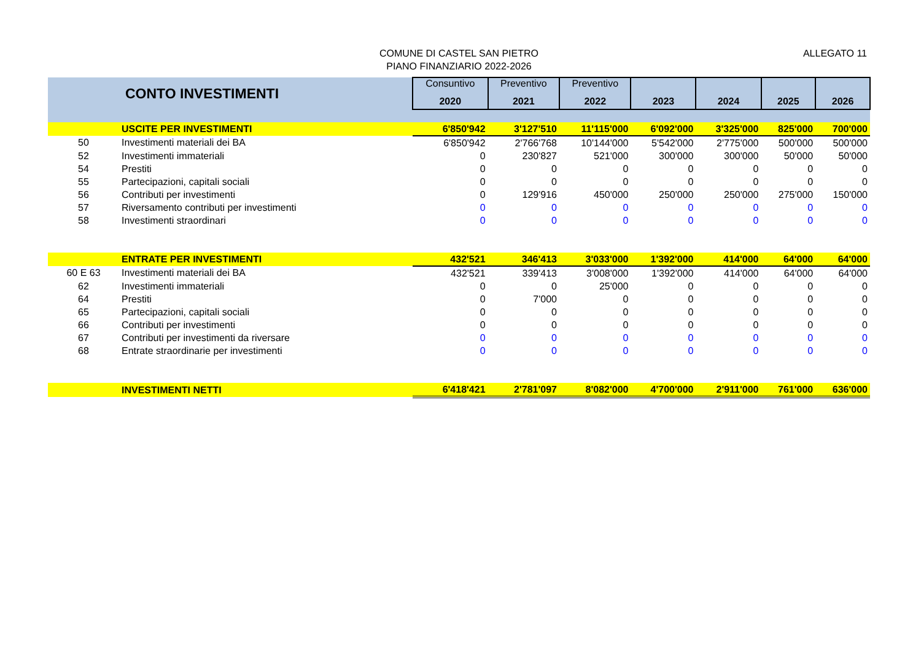COMUNE DI CASTEL SAN PIETRO
PIANO FINANZIARIO 2022-2026
ALLEGATO 11
| | CONTO INVESTIMENTI | Consuntivo | Preventivo | Preventivo | | | | |
| --- | --- | --- | --- | --- | --- | --- | --- | --- |
| | | 2020 | 2021 | 2022 | 2023 | 2024 | 2025 | 2026 |
| | USCITE PER INVESTIMENTI | 6'850'942 | 3'127'510 | 11'115'000 | 6'092'000 | 3'325'000 | 825'000 | 700'000 |
| 50 | Investimenti materiali dei BA | 6'850'942 | 2'766'768 | 10'144'000 | 5'542'000 | 2'775'000 | 500'000 | 500'000 |
| 52 | Investimenti immateriali | 0 | 230'827 | 521'000 | 300'000 | 300'000 | 50'000 | 50'000 |
| 54 | Prestiti | 0 | 0 | 0 | 0 | 0 | 0 | 0 |
| 55 | Partecipazioni, capitali sociali | 0 | 0 | 0 | 0 | 0 | 0 | 0 |
| 56 | Contributi per investimenti | 0 | 129'916 | 450'000 | 250'000 | 250'000 | 275'000 | 150'000 |
| 57 | Riversamento contributi per investimenti | 0 | 0 | 0 | 0 | 0 | 0 | 0 |
| 58 | Investimenti straordinari | 0 | 0 | 0 | 0 | 0 | 0 | 0 |
| | ENTRATE PER INVESTIMENTI | 432'521 | 346'413 | 3'033'000 | 1'392'000 | 414'000 | 64'000 | 64'000 |
| 60 E 63 | Investimenti materiali dei BA | 432'521 | 339'413 | 3'008'000 | 1'392'000 | 414'000 | 64'000 | 64'000 |
| 62 | Investimenti immateriali | 0 | 0 | 25'000 | 0 | 0 | 0 | 0 |
| 64 | Prestiti | 0 | 7'000 | 0 | 0 | 0 | 0 | 0 |
| 65 | Partecipazioni, capitali sociali | 0 | 0 | 0 | 0 | 0 | 0 | 0 |
| 66 | Contributi per investimenti | 0 | 0 | 0 | 0 | 0 | 0 | 0 |
| 67 | Contributi per investimenti da riversare | 0 | 0 | 0 | 0 | 0 | 0 | 0 |
| 68 | Entrate straordinarie per investimenti | 0 | 0 | 0 | 0 | 0 | 0 | 0 |
| | INVESTIMENTI NETTI | 6'418'421 | 2'781'097 | 8'082'000 | 4'700'000 | 2'911'000 | 761'000 | 636'000 |